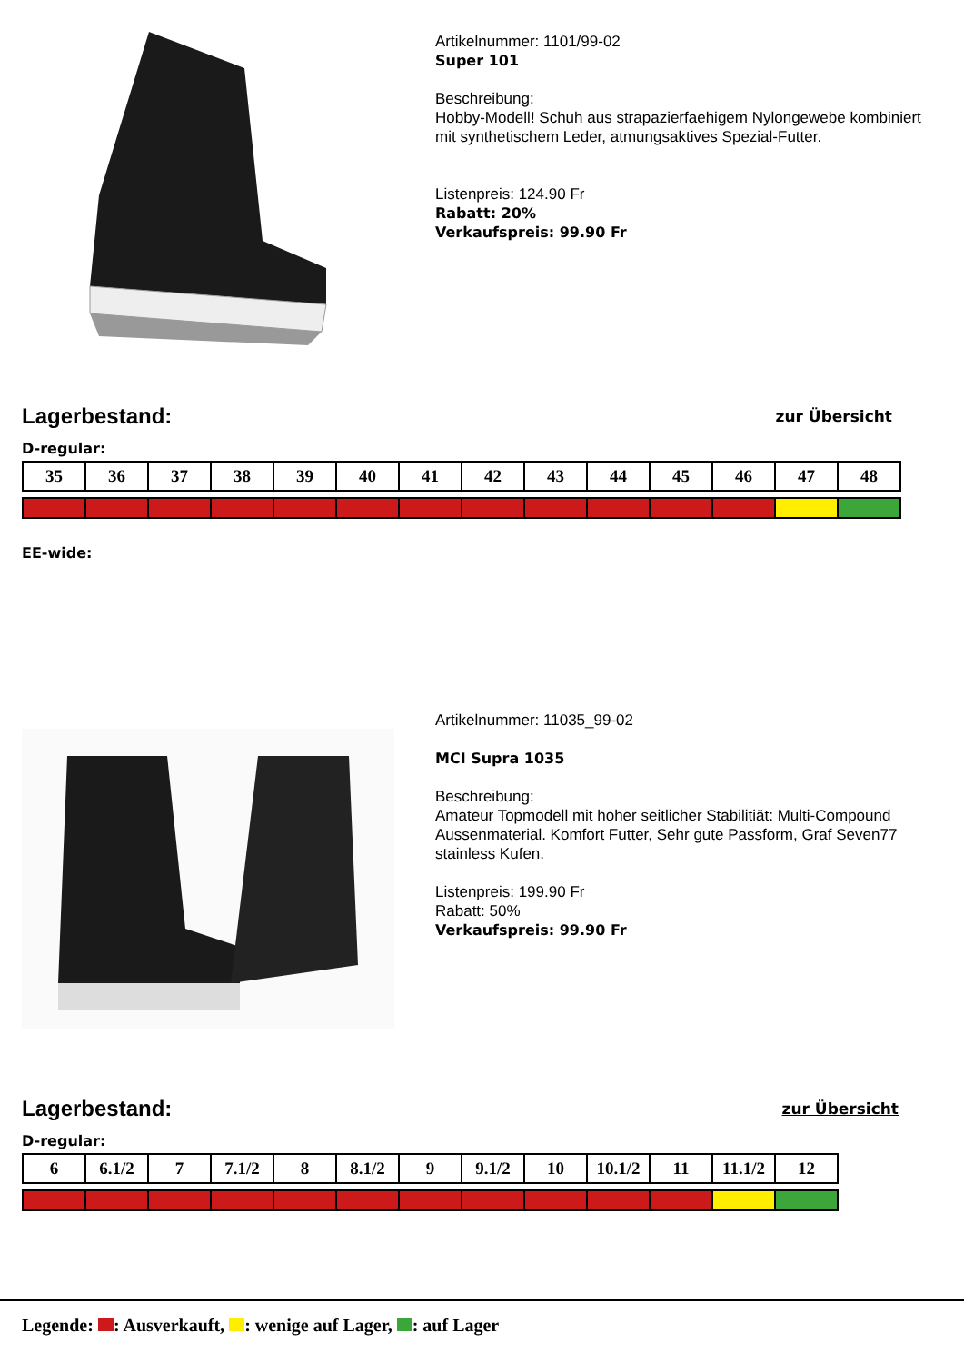Artikelnummer: 1101/99-02
Super 101
Beschreibung:
Hobby-Modell! Schuh aus strapazierfaehigem Nylongewebe kombiniert mit synthetischem Leder, atmungsaktives Spezial-Futter.
Listenpreis: 124.90 Fr
Rabatt: 20%
Verkaufspreis: 99.90 Fr
Lagerbestand:
zur Übersicht
D-regular:
| 35 | 36 | 37 | 38 | 39 | 40 | 41 | 42 | 43 | 44 | 45 | 46 | 47 | 48 |
EE-wide:
Artikelnummer: 11035_99-02
MCI Supra 1035
Beschreibung:
Amateur Topmodell mit hoher seitlicher Stabilitiät: Multi-Compound Aussenmaterial. Komfort Futter, Sehr gute Passform, Graf Seven77 stainless Kufen.
Listenpreis: 199.90 Fr
Rabatt: 50%
Verkaufspreis: 99.90 Fr
Lagerbestand:
zur Übersicht
D-regular:
| 6 | 6.1/2 | 7 | 7.1/2 | 8 | 8.1/2 | 9 | 9.1/2 | 10 | 10.1/2 | 11 | 11.1/2 | 12 |
Legende: : Ausverkauft, : wenige auf Lager, : auf Lager